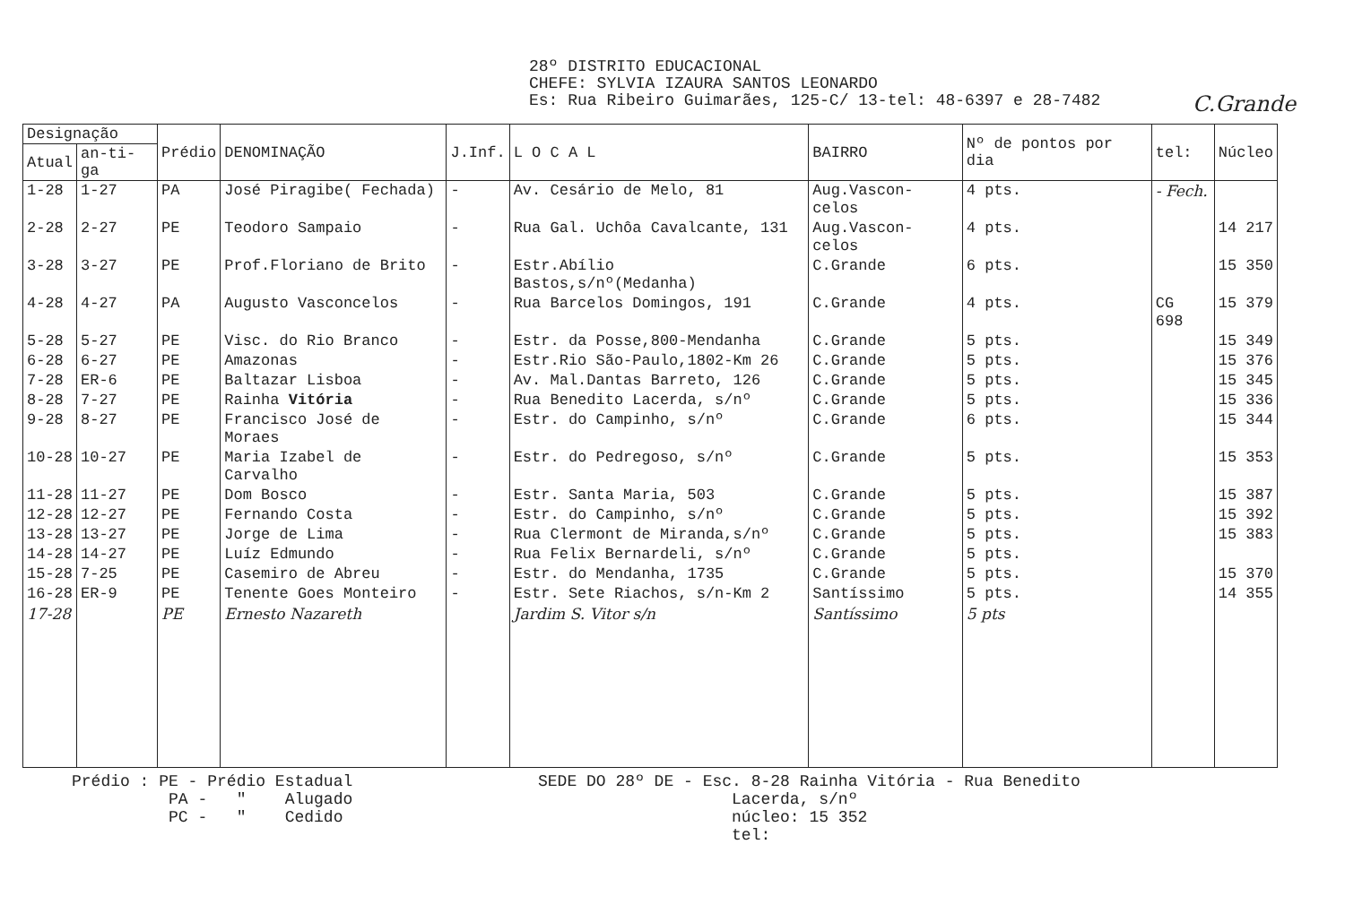28º DISTRITO EDUCACIONAL
CHEFE: SYLVIA IZAURA SANTOS LEONARDO
Es: Rua Ribeiro Guimarães, 125-C/ 13-tel: 48-6397 e 28-7482
C.Grande
| Designação | | Prédio | DENOMINAÇÃO | J.Inf. | L O C A L | BAIRRO | Nº de pontos por dia | tel: | Núcleo |
| --- | --- | --- | --- | --- | --- | --- | --- | --- | --- |
| Atual | an-ti-ga | | | | | | | | |
| 1-28 | 1-27 | PA | José Piragibe( Fechada) | - | Av. Cesário de Melo, 81 | Aug.Vascon-celos | 4 pts. | - Fech. | |
| 2-28 | 2-27 | PE | Teodoro Sampaio | - | Rua Gal. Uchôa Cavalcante, 131 | Aug.Vascon-celos | 4 pts. | | 14 217 |
| 3-28 | 3-27 | PE | Prof.Floriano de Brito | - | Estr.Abílio Bastos,s/nº(Medanha) | C.Grande | 6 pts. | | 15 350 |
| 4-28 | 4-27 | PA | Augusto Vasconcelos | - | Rua Barcelos Domingos, 191 | C.Grande | 4 pts. | CG 698 | 15 379 |
| 5-28 | 5-27 | PE | Visc. do Rio Branco | - | Estr. da Posse,800-Mendanha | C.Grande | 5 pts. | | 15 349 |
| 6-28 | 6-27 | PE | Amazonas | - | Estr.Rio São-Paulo,1802-Km 26 | C.Grande | 5 pts. | | 15 376 |
| 7-28 | ER-6 | PE | Baltazar Lisboa | - | Av. Mal.Dantas Barreto, 126 | C.Grande | 5 pts. | | 15 345 |
| 8-28 | 7-27 | PE | Rainha Vitória | - | Rua Benedito Lacerda, s/nº | C.Grande | 5 pts. | | 15 336 |
| 9-28 | 8-27 | PE | Francisco José de Moraes | - | Estr. do Campinho, s/nº | C.Grande | 6 pts. | | 15 344 |
| 10-28 | 10-27 | PE | Maria Izabel de Carvalho | - | Estr. do Pedregoso, s/nº | C.Grande | 5 pts. | | 15 353 |
| 11-28 | 11-27 | PE | Dom Bosco | - | Estr. Santa Maria, 503 | C.Grande | 5 pts. | | 15 387 |
| 12-28 | 12-27 | PE | Fernando Costa | - | Estr. do Campinho, s/nº | C.Grande | 5 pts. | | 15 392 |
| 13-28 | 13-27 | PE | Jorge de Lima | - | Rua Clermont de Miranda,s/nº | C.Grande | 5 pts. | | 15 383 |
| 14-28 | 14-27 | PE | Luíz Edmundo | - | Rua Felix Bernardeli, s/nº | C.Grande | 5 pts. | | |
| 15-28 | 7-25 | PE | Casemiro de Abreu | - | Estr. do Mendanha, 1735 | C.Grande | 5 pts. | | 15 370 |
| 16-28 | ER-9 | PE | Tenente Goes Monteiro | - | Estr. Sete Riachos, s/n-Km 2 | Santíssimo | 5 pts. | | 14 355 |
| 17-28 | | PE | Ernesto Nazareth | | Jardim S. Vitor s/n | Santíssimo | 5 pts | | |
Prédio : PE - Prédio Estadual
PA - " Alugado
PC - " Cedido
SEDE DO 28º DE - Esc. 8-28 Rainha Vitória - Rua Benedito
Lacerda, s/nº
núcleo: 15 352
tel: